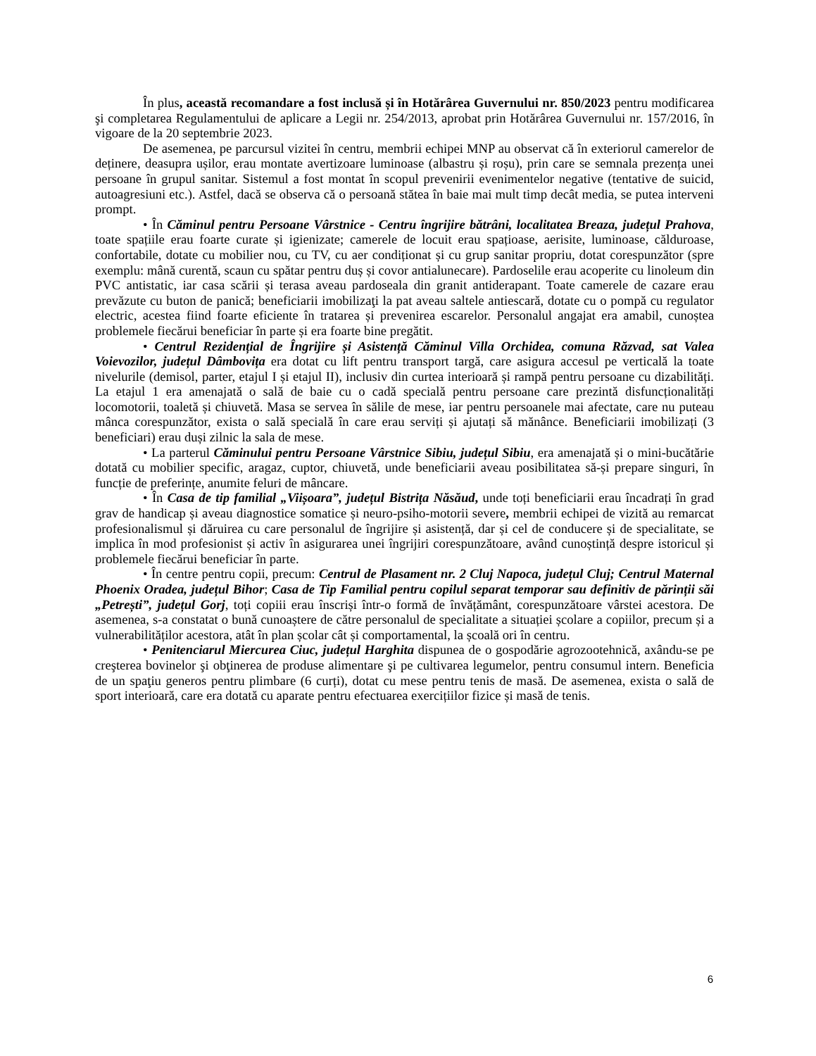În plus, această recomandare a fost inclusă și în Hotărârea Guvernului nr. 850/2023 pentru modificarea şi completarea Regulamentului de aplicare a Legii nr. 254/2013, aprobat prin Hotărârea Guvernului nr. 157/2016, în vigoare de la 20 septembrie 2023.
De asemenea, pe parcursul vizitei în centru, membrii echipei MNP au observat că în exteriorul camerelor de deținere, deasupra ușilor, erau montate avertizoare luminoase (albastru și roșu), prin care se semnala prezența unei persoane în grupul sanitar. Sistemul a fost montat în scopul prevenirii evenimentelor negative (tentative de suicid, autoagresiuni etc.). Astfel, dacă se observa că o persoană stătea în baie mai mult timp decât media, se putea interveni prompt.
• În Căminul pentru Persoane Vârstnice - Centru îngrijire bătrâni, localitatea Breaza, județul Prahova, toate spațiile erau foarte curate și igienizate; camerele de locuit erau spațioase, aerisite, luminoase, călduroase, confortabile, dotate cu mobilier nou, cu TV, cu aer condiționat și cu grup sanitar propriu, dotat corespunzător (spre exemplu: mână curentă, scaun cu spătar pentru duș și covor antialunecare). Pardoselile erau acoperite cu linoleum din PVC antistatic, iar casa scării și terasa aveau pardoseala din granit antiderapant. Toate camerele de cazare erau prevăzute cu buton de panică; beneficiarii imobilizaţi la pat aveau saltele antiescară, dotate cu o pompă cu regulator electric, acestea fiind foarte eficiente în tratarea și prevenirea escarelor. Personalul angajat era amabil, cunoștea problemele fiecărui beneficiar în parte și era foarte bine pregătit.
• Centrul Rezidențial de Îngrijire și Asistență Căminul Villa Orchidea, comuna Răzvad, sat Valea Voievozilor, județul Dâmbovița era dotat cu lift pentru transport targă, care asigura accesul pe verticală la toate nivelurile (demisol, parter, etajul I și etajul II), inclusiv din curtea interioară și rampă pentru persoane cu dizabilități. La etajul 1 era amenajată o sală de baie cu o cadă specială pentru persoane care prezintă disfuncționalități locomotorii, toaletă și chiuvetă. Masa se servea în sălile de mese, iar pentru persoanele mai afectate, care nu puteau mânca corespunzător, exista o sală specială în care erau serviți și ajutați să mănânce. Beneficiarii imobilizați (3 beneficiari) erau duși zilnic la sala de mese.
• La parterul Căminului pentru Persoane Vârstnice Sibiu, județul Sibiu, era amenajată și o mini-bucătărie dotată cu mobilier specific, aragaz, cuptor, chiuvetă, unde beneficiarii aveau posibilitatea să-și prepare singuri, în funcție de preferințe, anumite feluri de mâncare.
• În Casa de tip familial „Viișoara”, județul Bistrița Năsăud, unde toți beneficiarii erau încadrați în grad grav de handicap și aveau diagnostice somatice și neuro-psiho-motorii severe, membrii echipei de vizită au remarcat profesionalismul și dăruirea cu care personalul de îngrijire și asistență, dar și cel de conducere și de specialitate, se implica în mod profesionist și activ în asigurarea unei îngrijiri corespunzătoare, având cunoștință despre istoricul și problemele fiecărui beneficiar în parte.
• În centre pentru copii, precum: Centrul de Plasament nr. 2 Cluj Napoca, județul Cluj; Centrul Maternal Phoenix Oradea, județul Bihor; Casa de Tip Familial pentru copilul separat temporar sau definitiv de părinții săi „Petrești”, județul Gorj, toți copiii erau înscriși într-o formă de învățământ, corespunzătoare vârstei acestora. De asemenea, s-a constatat o bună cunoaștere de către personalul de specialitate a situației școlare a copiilor, precum și a vulnerabilităților acestora, atât în plan școlar cât și comportamental, la școală ori în centru.
• Penitenciarul Miercurea Ciuc, județul Harghita dispunea de o gospodărie agrozootehnică, axându-se pe creşterea bovinelor şi obţinerea de produse alimentare şi pe cultivarea legumelor, pentru consumul intern. Beneficia de un spaţiu generos pentru plimbare (6 curți), dotat cu mese pentru tenis de masă. De asemenea, exista o sală de sport interioară, care era dotată cu aparate pentru efectuarea exercițiilor fizice și masă de tenis.
6